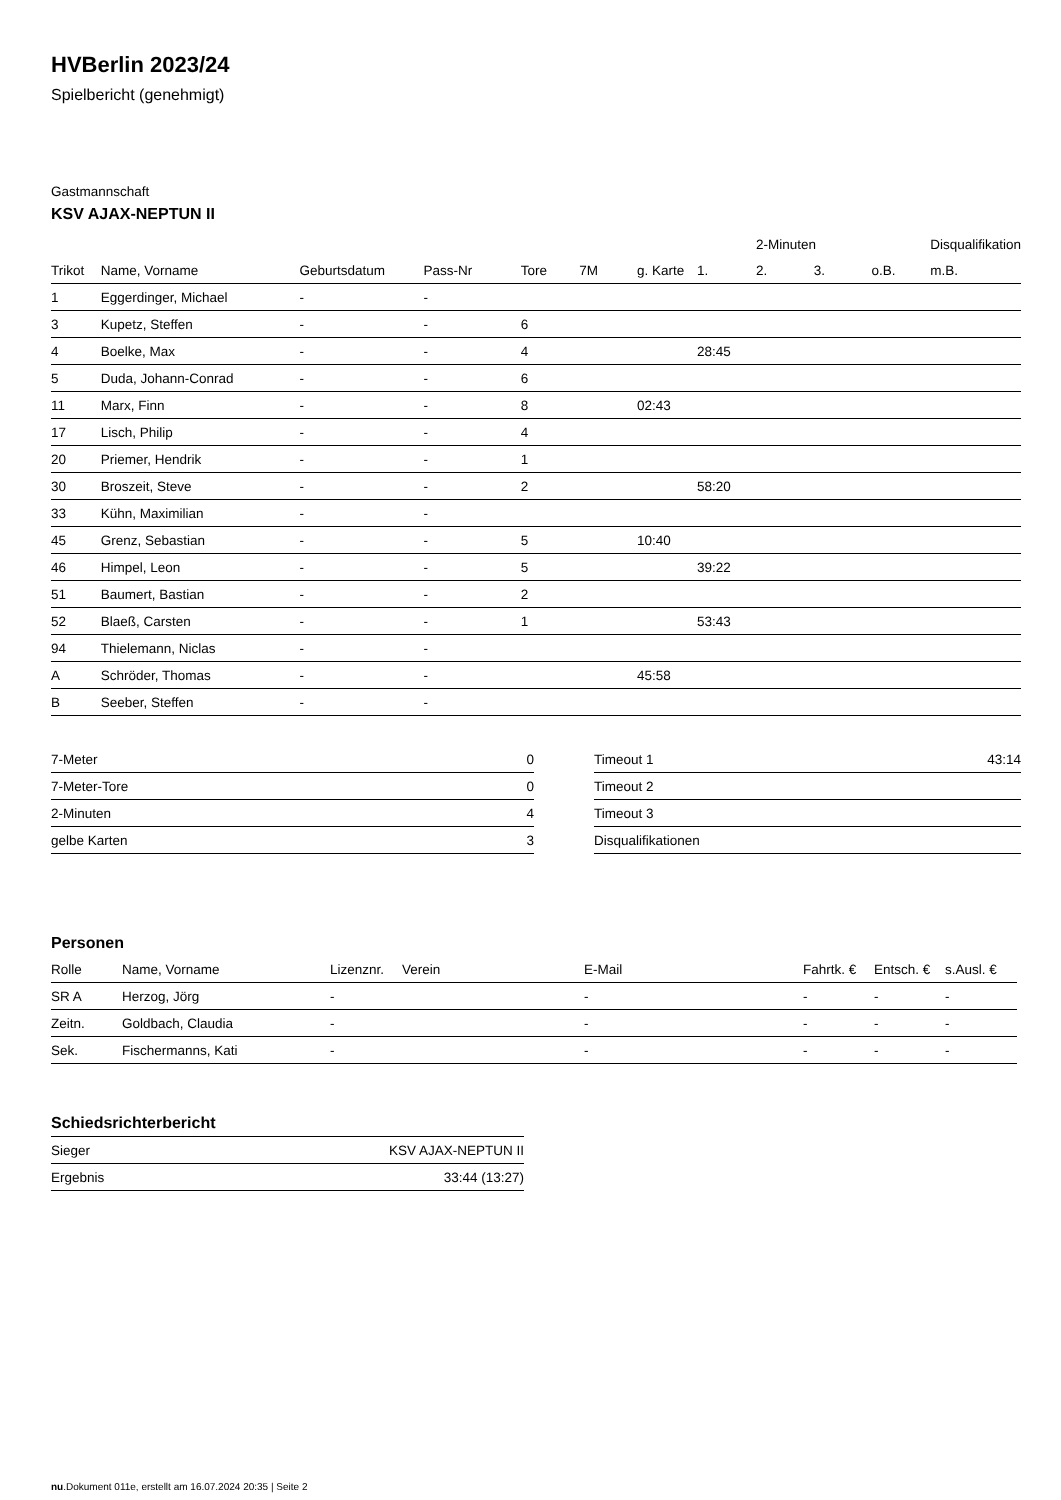HVBerlin 2023/24
Spielbericht (genehmigt)
Gastmannschaft
KSV AJAX-NEPTUN II
| | | | | | | | | 2-Minuten | | | Disqualifikation |
| --- | --- | --- | --- | --- | --- | --- | --- | --- | --- | --- | --- |
| Trikot | Name, Vorname | Geburtsdatum | Pass-Nr | Tore | 7M | g. Karte | 1. | 2. | 3. | o.B. | m.B. |
| 1 | Eggerdinger, Michael | - | - | | | | | | | | |
| 3 | Kupetz, Steffen | - | - | 6 | | | | | | | |
| 4 | Boelke, Max | - | - | 4 | | | 28:45 | | | | |
| 5 | Duda, Johann-Conrad | - | - | 6 | | | | | | | |
| 11 | Marx, Finn | - | - | 8 | | 02:43 | | | | | |
| 17 | Lisch, Philip | - | - | 4 | | | | | | | |
| 20 | Priemer, Hendrik | - | - | 1 | | | | | | | |
| 30 | Broszeit, Steve | - | - | 2 | | | 58:20 | | | | |
| 33 | Kühn, Maximilian | - | - | | | | | | | | |
| 45 | Grenz, Sebastian | - | - | 5 | | 10:40 | | | | | |
| 46 | Himpel, Leon | - | - | 5 | | | 39:22 | | | | |
| 51 | Baumert, Bastian | - | - | 2 | | | | | | | |
| 52 | Blaeß, Carsten | - | - | 1 | | | 53:43 | | | | |
| 94 | Thielemann, Niclas | - | - | | | | | | | | |
| A | Schröder, Thomas | - | - | | | 45:58 | | | | | |
| B | Seeber, Steffen | - | - | | | | | | | | |
| 7-Meter | 0 |
| 7-Meter-Tore | 0 |
| 2-Minuten | 4 |
| gelbe Karten | 3 |
| Timeout 1 | 43:14 |
| Timeout 2 | |
| Timeout 3 | |
| Disqualifikationen | |
Personen
| Rolle | Name, Vorname | Lizenznr. | Verein | E-Mail | Fahrtk. € | Entsch. € | s.Ausl. € |
| --- | --- | --- | --- | --- | --- | --- | --- |
| SR A | Herzog, Jörg | - | | - | - | - | - |
| Zeitn. | Goldbach, Claudia | - | | - | - | - | - |
| Sek. | Fischermanns, Kati | - | | - | - | - | - |
Schiedsrichterbericht
| Sieger | KSV AJAX-NEPTUN II |
| Ergebnis | 33:44 (13:27) |
nu.Dokument 011e, erstellt am 16.07.2024 20:35 | Seite 2